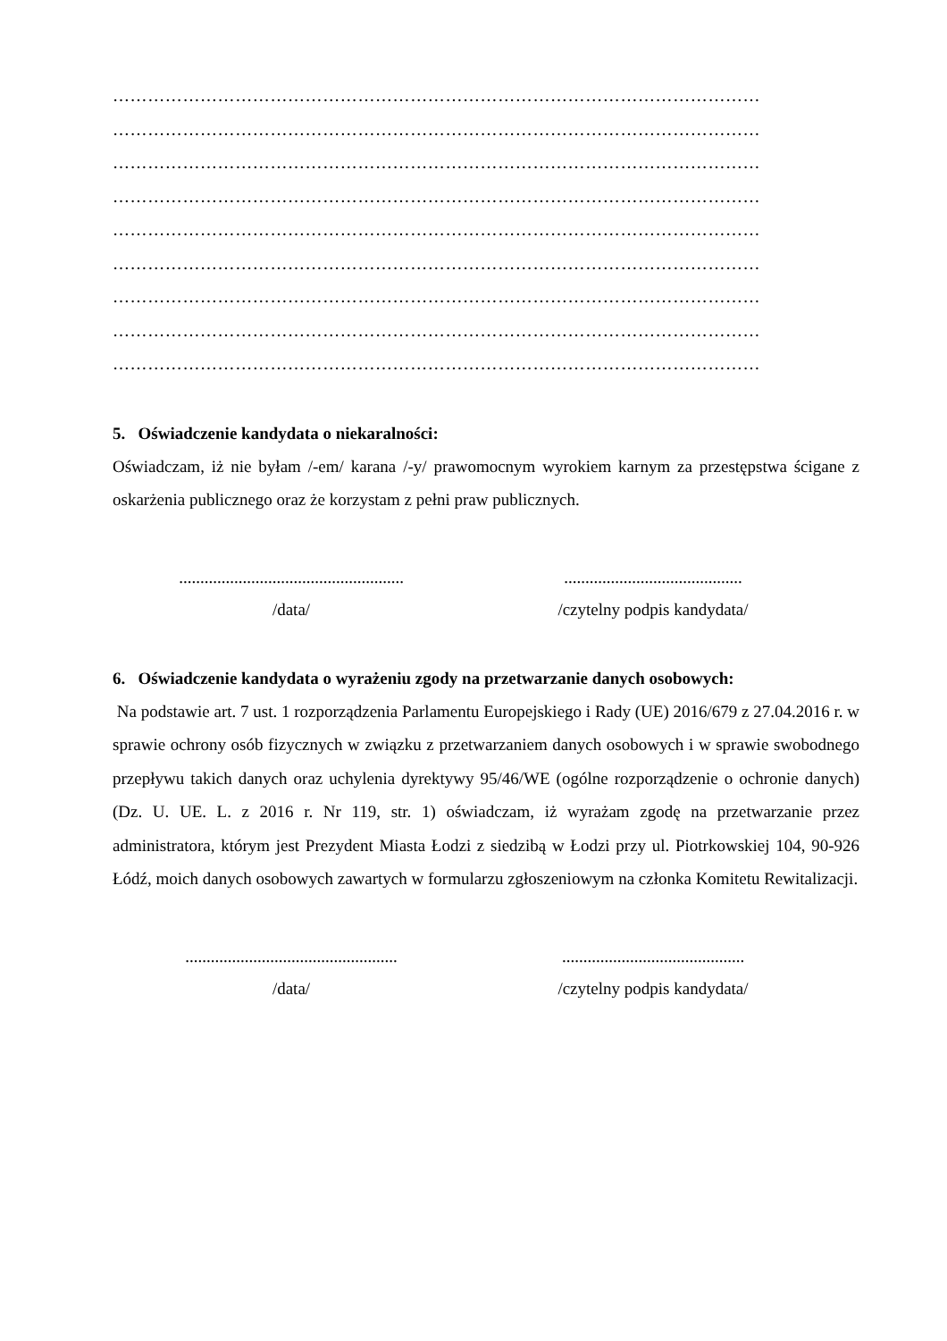…………………………………………………………………………………………………
…………………………………………………………………………………………………
…………………………………………………………………………………………………
…………………………………………………………………………………………………
…………………………………………………………………………………………………
…………………………………………………………………………………………………
…………………………………………………………………………………………………
…………………………………………………………………………………………………
…………………………………………………………………………………………………
5. Oświadczenie kandydata o niekaralności:
Oświadczam, iż nie byłam /-em/ karana /-y/ prawomocnym wyrokiem karnym za przestępstwa ścigane z oskarżenia publicznego oraz że korzystam z pełni praw publicznych.
.....................................................
/data/
..........................................
/czytelny podpis kandydata/
6. Oświadczenie kandydata o wyrażeniu zgody na przetwarzanie danych osobowych:
Na podstawie art. 7 ust. 1 rozporządzenia Parlamentu Europejskiego i Rady (UE) 2016/679 z 27.04.2016 r. w sprawie ochrony osób fizycznych w związku z przetwarzaniem danych osobowych i w sprawie swobodnego przepływu takich danych oraz uchylenia dyrektywy 95/46/WE (ogólne rozporządzenie o ochronie danych) (Dz. U. UE. L. z 2016 r. Nr 119, str. 1) oświadczam, iż wyrażam zgodę na przetwarzanie przez administratora, którym jest Prezydent Miasta Łodzi z siedzibą w Łodzi przy ul. Piotrkowskiej 104, 90-926 Łódź, moich danych osobowych zawartych w formularzu zgłoszeniowym na członka Komitetu Rewitalizacji.
..................................................
/data/
...........................................
/czytelny podpis kandydata/